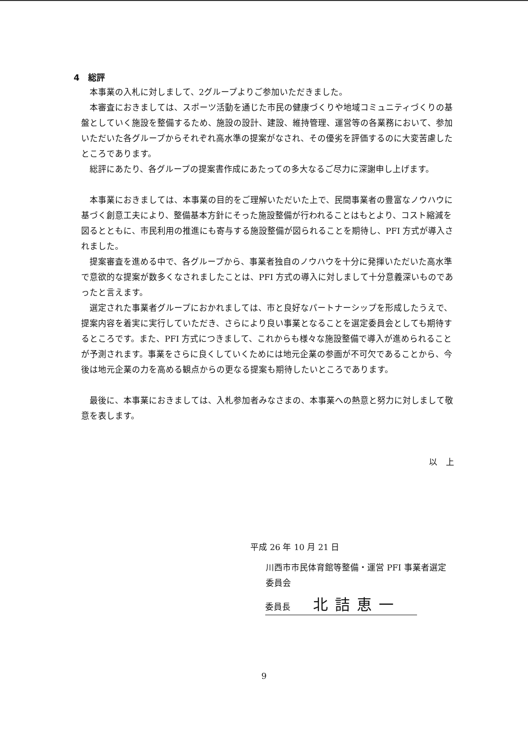4　総評
本事業の入札に対しまして、2グループよりご参加いただきました。
本審査におきましては、スポーツ活動を通じた市民の健康づくりや地域コミュニティづくりの基盤としていく施設を整備するため、施設の設計、建設、維持管理、運営等の各業務において、参加いただいた各グループからそれぞれ高水準の提案がなされ、その優劣を評価するのに大変苦慮したところであります。
総評にあたり、各グループの提案書作成にあたっての多大なるご尽力に深謝申し上げます。
本事業におきましては、本事業の目的をご理解いただいた上で、民間事業者の豊富なノウハウに基づく創意工夫により、整備基本方針にそった施設整備が行われることはもとより、コスト縮減を図るとともに、市民利用の推進にも寄与する施設整備が図られることを期待し、PFI 方式が導入されました。
提案審査を進める中で、各グループから、事業者独自のノウハウを十分に発揮いただいた高水準で意欲的な提案が数多くなされましたことは、PFI 方式の導入に対しまして十分意義深いものであったと言えます。
選定された事業者グループにおかれましては、市と良好なパートナーシップを形成したうえで、提案内容を着実に実行していただき、さらにより良い事業となることを選定委員会としても期待するところです。また、PFI 方式につきまして、これからも様々な施設整備で導入が進められることが予測されます。事業をさらに良くしていくためには地元企業の参画が不可欠であることから、今後は地元企業の力を高める観点からの更なる提案も期待したいところであります。
最後に、本事業におきましては、入札参加者みなさまの、本事業への熱意と努力に対しまして敬意を表します。
以　上
平成 26 年 10 月 21 日
川西市市民体育館等整備・運営 PFI 事業者選定委員会
委員長 北詰恵一
9